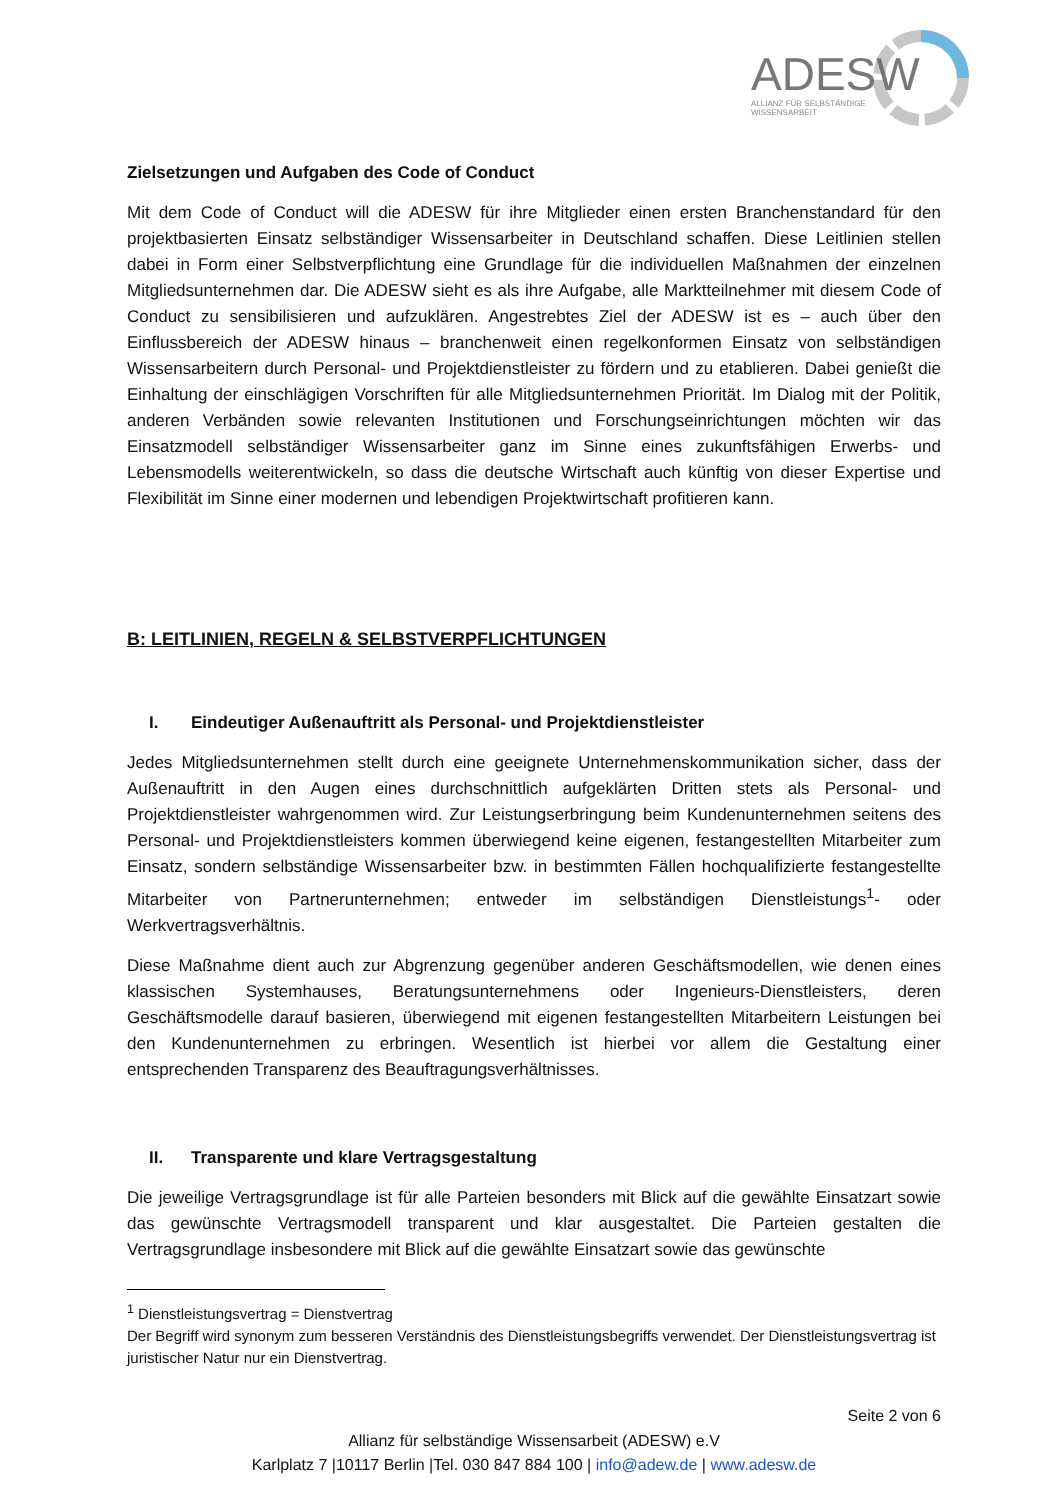ADESW
ALLIANZ FÜR SELBSTÄNDIGE
WISSENSARBEIT
Zielsetzungen und Aufgaben des Code of Conduct
Mit dem Code of Conduct will die ADESW für ihre Mitglieder einen ersten Branchenstandard für den projektbasierten Einsatz selbständiger Wissensarbeiter in Deutschland schaffen. Diese Leitlinien stellen dabei in Form einer Selbstverpflichtung eine Grundlage für die individuellen Maßnahmen der einzelnen Mitgliedsunternehmen dar. Die ADESW sieht es als ihre Aufgabe, alle Marktteilnehmer mit diesem Code of Conduct zu sensibilisieren und aufzuklären. Angestrebtes Ziel der ADESW ist es – auch über den Einflussbereich der ADESW hinaus – branchenweit einen regelkonformen Einsatz von selbständigen Wissensarbeitern durch Personal- und Projektdienstleister zu fördern und zu etablieren. Dabei genießt die Einhaltung der einschlägigen Vorschriften für alle Mitgliedsunternehmen Priorität. Im Dialog mit der Politik, anderen Verbänden sowie relevanten Institutionen und Forschungseinrichtungen möchten wir das Einsatzmodell selbständiger Wissensarbeiter ganz im Sinne eines zukunftsfähigen Erwerbs- und Lebensmodells weiterentwickeln, so dass die deutsche Wirtschaft auch künftig von dieser Expertise und Flexibilität im Sinne einer modernen und lebendigen Projektwirtschaft profitieren kann.
B: LEITLINIEN, REGELN & SELBSTVERPFLICHTUNGEN
I. Eindeutiger Außenauftritt als Personal- und Projektdienstleister
Jedes Mitgliedsunternehmen stellt durch eine geeignete Unternehmenskommunikation sicher, dass der Außenauftritt in den Augen eines durchschnittlich aufgeklärten Dritten stets als Personal- und Projektdienstleister wahrgenommen wird. Zur Leistungserbringung beim Kundenunternehmen seitens des Personal- und Projektdienstleisters kommen überwiegend keine eigenen, festangestellten Mitarbeiter zum Einsatz, sondern selbständige Wissensarbeiter bzw. in bestimmten Fällen hochqualifizierte festangestellte Mitarbeiter von Partnerunternehmen; entweder im selbständigen Dienstleistungs<sup>1</sup>- oder Werkvertragsverhältnis.
Diese Maßnahme dient auch zur Abgrenzung gegenüber anderen Geschäftsmodellen, wie denen eines klassischen Systemhauses, Beratungsunternehmens oder Ingenieurs-Dienstleisters, deren Geschäftsmodelle darauf basieren, überwiegend mit eigenen festangestellten Mitarbeitern Leistungen bei den Kundenunternehmen zu erbringen. Wesentlich ist hierbei vor allem die Gestaltung einer entsprechenden Transparenz des Beauftragungsverhältnisses.
II. Transparente und klare Vertragsgestaltung
Die jeweilige Vertragsgrundlage ist für alle Parteien besonders mit Blick auf die gewählte Einsatzart sowie das gewünschte Vertragsmodell transparent und klar ausgestaltet. Die Parteien gestalten die Vertragsgrundlage insbesondere mit Blick auf die gewählte Einsatzart sowie das gewünschte
<sup>1</sup> Dienstleistungsvertrag = Dienstvertrag
Der Begriff wird synonym zum besseren Verständnis des Dienstleistungsbegriffs verwendet. Der Dienstleistungsvertrag ist juristischer Natur nur ein Dienstvertrag.
Seite 2 von 6
Allianz für selbständige Wissensarbeit (ADESW) e.V
Karlplatz 7 |10117 Berlin |Tel. 030 847 884 100 | info@adew.de | www.adesw.de